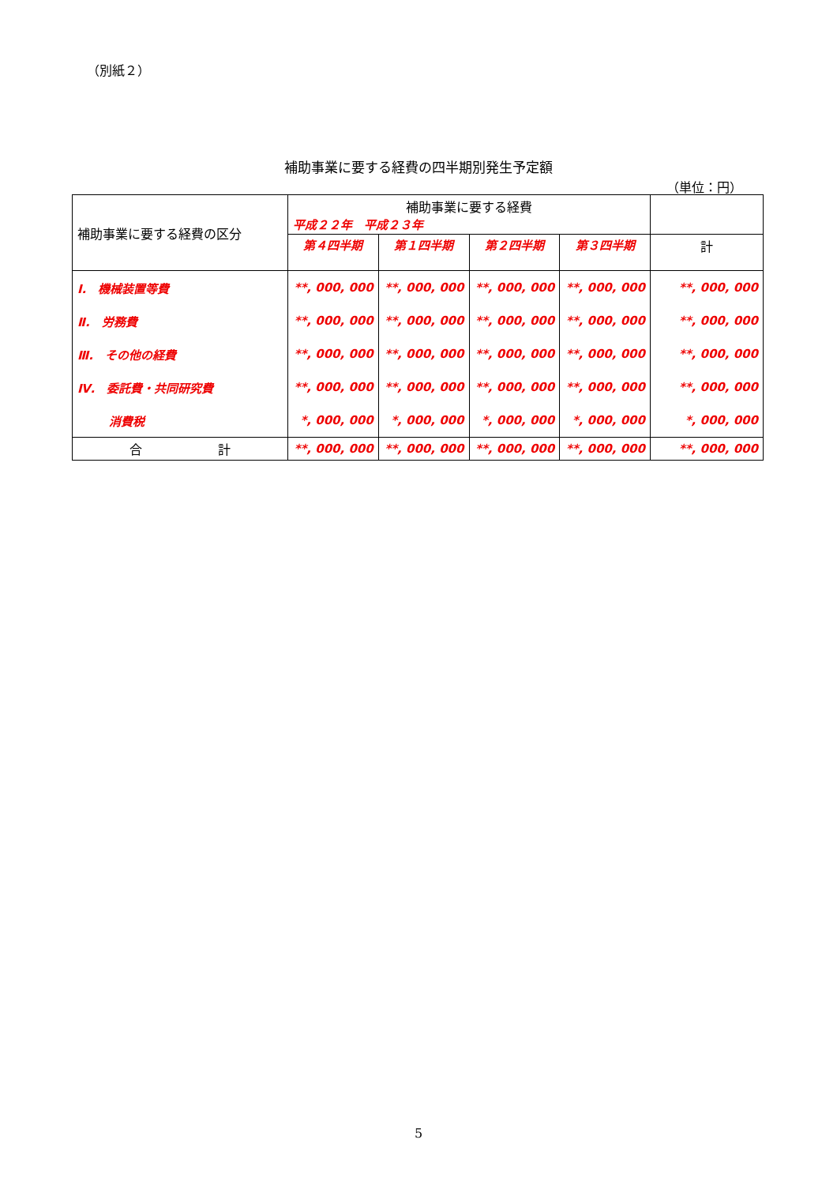（別紙２）
補助事業に要する経費の四半期別発生予定額
（単位：円）
| 補助事業に要する経費の区分 | 補助事業に要する経費 平成２２年 平成２３年 | | | | |
| --- | --- | --- | --- | --- | --- |
| | 第４四半期 | 第１四半期 | 第２四半期 | 第３四半期 | 計 |
| Ⅰ. 機械装置等費 | **, 000, 000 | **, 000, 000 | **, 000, 000 | **, 000, 000 | **, 000, 000 |
| Ⅱ. 労務費 | **, 000, 000 | **, 000, 000 | **, 000, 000 | **, 000, 000 | **, 000, 000 |
| Ⅲ. その他の経費 | **, 000, 000 | **, 000, 000 | **, 000, 000 | **, 000, 000 | **, 000, 000 |
| Ⅳ. 委託費・共同研究費 | **, 000, 000 | **, 000, 000 | **, 000, 000 | **, 000, 000 | **, 000, 000 |
| 消費税 | *, 000, 000 | *, 000, 000 | *, 000, 000 | *, 000, 000 | *, 000, 000 |
| 合 計 | **, 000, 000 | **, 000, 000 | **, 000, 000 | **, 000, 000 | **, 000, 000 |
5